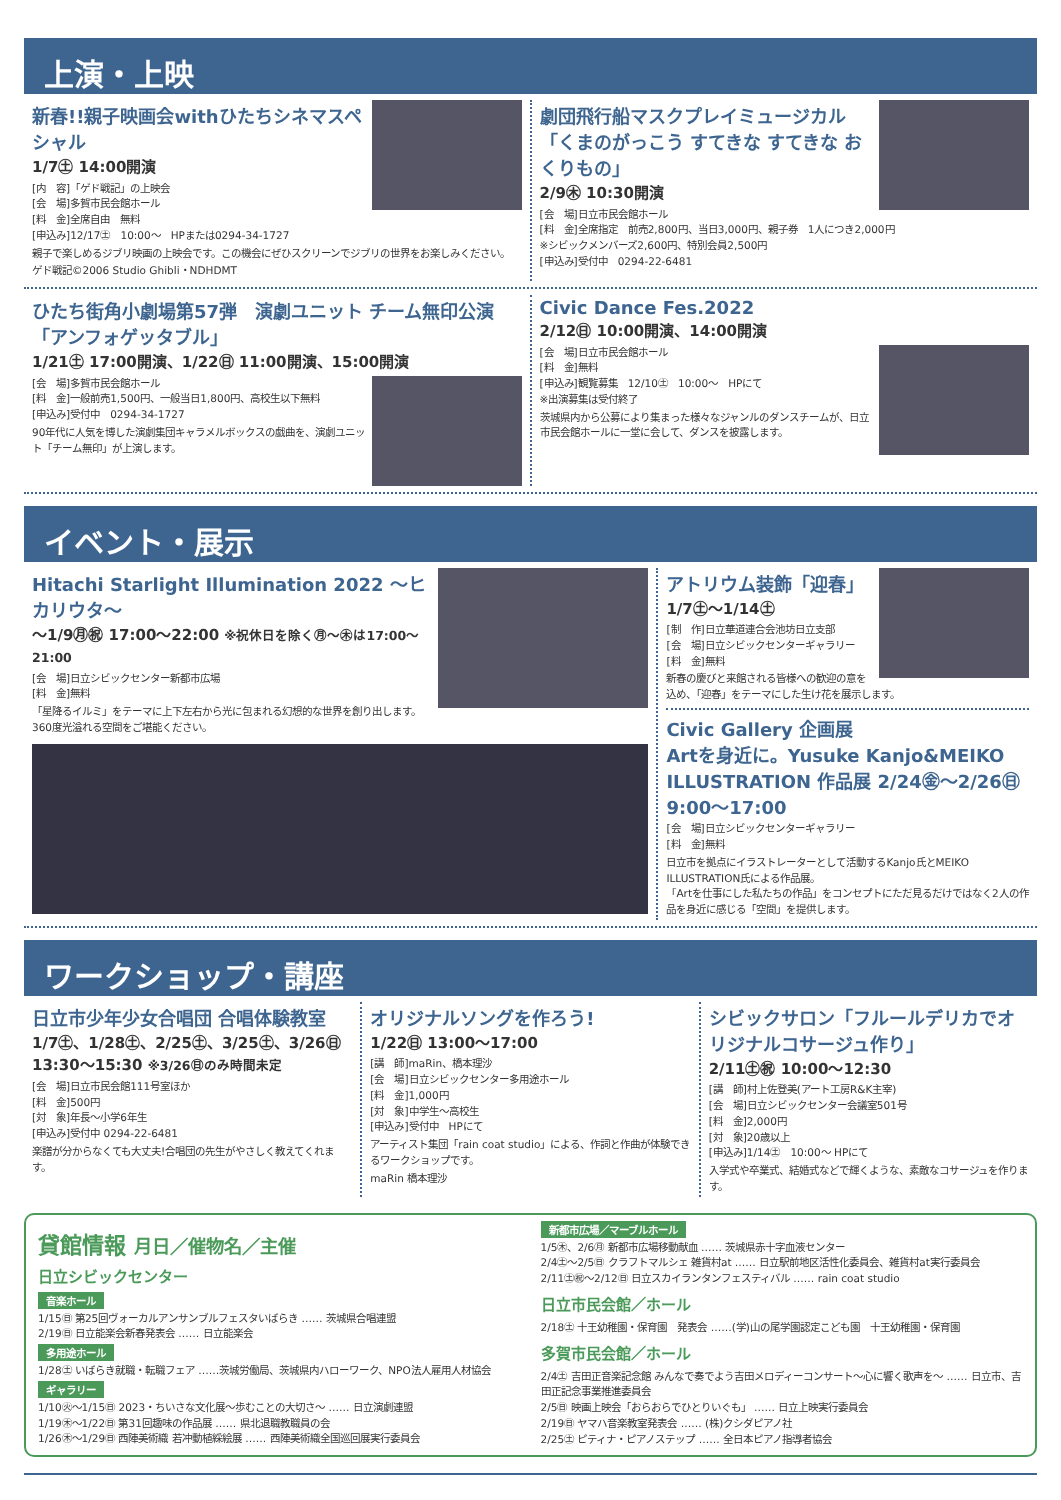上演・上映
新春!!親子映画会withひたちシネマスペシャル
1/7㊏ 14:00開演
[内　容]「ゲド戦記」の上映会
[会　場]多賀市民会館ホール
[料　金]全席自由　無料
[申込み]12/17㊏　10:00～　HPまたは0294-34-1727
親子で楽しめるジブリ映画の上映会です。この機会にぜひスクリーンでジブリの世界をお楽しみください。
ゲド戦記©2006 Studio Ghibli・NDHDMT
劇団飛行船マスクプレイミュージカル「くまのがっこう すてきな すてきな おくりもの」
2/9㊍ 10:30開演
[会　場]日立市民会館ホール
[料　金]全席指定　前売2,800円、当日3,000円、親子券　1人につき2,000円
※シビックメンバーズ2,600円、特別会員2,500円
[申込み]受付中　0294-22-6481
ひたち街角小劇場第57弾　演劇ユニット チーム無印公演「アンフォゲッタブル」
1/21㊏ 17:00開演、1/22㊐ 11:00開演、15:00開演
[会　場]多賀市民会館ホール
[料　金]一般前売1,500円、一般当日1,800円、高校生以下無料
[申込み]受付中　0294-34-1727
90年代に人気を博した演劇集団キャラメルボックスの戯曲を、演劇ユニット「チーム無印」が上演します。
Civic Dance Fes.2022
2/12㊐ 10:00開演、14:00開演
[会　場]日立市民会館ホール
[料　金]無料
[申込み]観覧募集　12/10㊏　10:00～　HPにて
※出演募集は受付終了
茨城県内から公募により集まった様々なジャンルのダンスチームが、日立市民会館ホールに一堂に会して、ダンスを披露します。
イベント・展示
Hitachi Starlight Illumination 2022 ～ヒカリウタ～
～1/9㊊㊗ 17:00～22:00 ※祝休日を除く㊊～㊍は17:00～21:00
[会　場]日立シビックセンター新都市広場
[料　金]無料
「星降るイルミ」をテーマに上下左右から光に包まれる幻想的な世界を創り出します。360度光溢れる空間をご堪能ください。
アトリウム装飾「迎春」
1/7㊏～1/14㊏
[制　作]日立華道連合会池坊日立支部
[会　場]日立シビックセンターギャラリー
[料　金]無料
新春の慶びと来館される皆様への歓迎の意を込め、「迎春」をテーマにした生け花を展示します。
Civic Gallery 企画展
Artを身近に。Yusuke Kanjo&MEIKO ILLUSTRATION 作品展 2/24㊎～2/26㊐ 9:00～17:00
[会　場]日立シビックセンターギャラリー
[料　金]無料
日立市を拠点にイラストレーターとして活動するKanjo氏とMEIKO ILLUSTRATION氏による作品展。
「Artを仕事にした私たちの作品」をコンセプトにただ見るだけではなく2人の作品を身近に感じる「空間」を提供します。
ワークショップ・講座
日立市少年少女合唱団 合唱体験教室
1/7㊏、1/28㊏、2/25㊏、3/25㊏、3/26㊐
13:30～15:30 ※3/26㊐のみ時間未定
[会　場]日立市民会館111号室ほか
[料　金]500円
[対　象]年長～小学6年生
[申込み]受付中 0294-22-6481
楽譜が分からなくても大丈夫!合唱団の先生がやさしく教えてくれます。
オリジナルソングを作ろう!
1/22㊐ 13:00～17:00
[講　師]maRin、橋本理沙
[会　場]日立シビックセンター多用途ホール
[料　金]1,000円
[対　象]中学生～高校生
[申込み]受付中　HPにて
アーティスト集団「rain coat studio」による、作詞と作曲が体験できるワークショップです。
maRin 橋本理沙
シビックサロン「フルールデリカでオリジナルコサージュ作り」
2/11㊏㊗ 10:00～12:30
[講　師]村上佐登美(アート工房R&K主宰)
[会　場]日立シビックセンター会議室501号
[料　金]2,000円
[対　象]20歳以上
[申込み]1/14㊏　10:00～ HPにて
入学式や卒業式、結婚式などで輝くような、素敵なコサージュを作ります。
貸館情報 月日／催物名／主催
日立シビックセンター
音楽ホール
1/15㊐ 第25回ヴォーカルアンサンブルフェスタいばらき …… 茨城県合唱連盟
2/19㊐ 日立能楽会新春発表会 …… 日立能楽会
多用途ホール
1/28㊏ いばらき就職・転職フェア ……茨城労働局、茨城県内ハローワーク、NPO法人雇用人材協会
ギャラリー
1/10㊋～1/15㊐ 2023・ちいさな文化展～歩むことの大切さ～ …… 日立演劇連盟
1/19㊍～1/22㊐ 第31回趣味の作品展 …… 県北退職教職員の会
1/26㊍～1/29㊐ 西陣美術織 若冲動植綵絵展 …… 西陣美術織全国巡回展実行委員会
新都市広場／マーブルホール
1/5㊍、2/6㊊ 新都市広場移動献血 …… 茨城県赤十字血液センター
2/4㊏～2/5㊐ クラフトマルシェ 雑貨村at …… 日立駅前地区活性化委員会、雑貨村at実行委員会
2/11㊏㊗～2/12㊐ 日立スカイランタンフェスティバル …… rain coat studio
日立市民会館／ホール
2/18㊏ 十王幼稚園・保育園　発表会 ……(学)山の尾学園認定こども園　十王幼稚園・保育園
多賀市民会館／ホール
2/4㊏ 吉田正音楽記念館 みんなで奏でよう吉田メロディーコンサート～心に響く歌声を～ …… 日立市、吉田正記念事業推進委員会
2/5㊐ 映画上映会「おらおらでひとりいぐも」 …… 日立上映実行委員会
2/19㊐ ヤマハ音楽教室発表会 …… (株)クシダピアノ社
2/25㊏ ピティナ・ピアノステップ …… 全日本ピアノ指導者協会